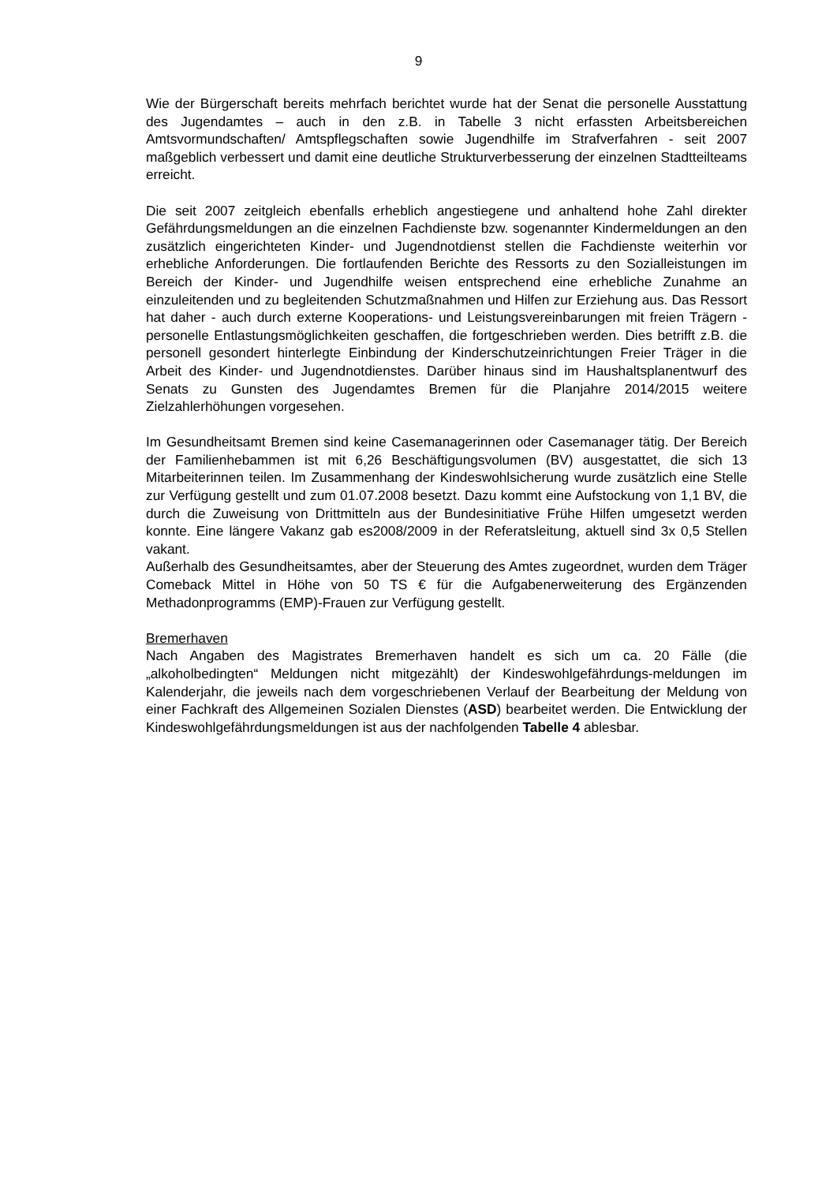9
Wie der Bürgerschaft bereits mehrfach berichtet wurde hat der Senat die personelle Ausstattung des Jugendamtes – auch in den z.B. in Tabelle 3 nicht erfassten Arbeitsbereichen Amtsvormundschaften/ Amtspflegschaften sowie Jugendhilfe im Strafverfahren - seit 2007 maßgeblich verbessert und damit eine deutliche Strukturverbesserung der einzelnen Stadtteilteams erreicht.
Die seit 2007 zeitgleich ebenfalls erheblich angestiegene und anhaltend hohe Zahl direkter Gefährdungsmeldungen an die einzelnen Fachdienste bzw. sogenannter Kindermeldungen an den zusätzlich eingerichteten Kinder- und Jugendnotdienst stellen die Fachdienste weiterhin vor erhebliche Anforderungen. Die fortlaufenden Berichte des Ressorts zu den Sozialleistungen im Bereich der Kinder- und Jugendhilfe weisen entsprechend eine erhebliche Zunahme an einzuleitenden und zu begleitenden Schutzmaßnahmen und Hilfen zur Erziehung aus. Das Ressort hat daher - auch durch externe Kooperations- und Leistungsvereinbarungen mit freien Trägern - personelle Entlastungsmöglichkeiten geschaffen, die fortgeschrieben werden. Dies betrifft z.B. die personell gesondert hinterlegte Einbindung der Kinderschutzeinrichtungen Freier Träger in die Arbeit des Kinder- und Jugendnotdienstes. Darüber hinaus sind im Haushaltsplanentwurf des Senats zu Gunsten des Jugendamtes Bremen für die Planjahre 2014/2015 weitere Zielzahlerhöhungen vorgesehen.
Im Gesundheitsamt Bremen sind keine Casemanagerinnen oder Casemanager tätig. Der Bereich der Familienhebammen ist mit 6,26 Beschäftigungsvolumen (BV) ausgestattet, die sich 13 Mitarbeiterinnen teilen. Im Zusammenhang der Kindeswohlsicherung wurde zusätzlich eine Stelle zur Verfügung gestellt und zum 01.07.2008 besetzt. Dazu kommt eine Aufstockung von 1,1 BV, die durch die Zuweisung von Drittmitteln aus der Bundesinitiative Frühe Hilfen umgesetzt werden konnte. Eine längere Vakanz gab es2008/2009 in der Referatsleitung, aktuell sind 3x 0,5 Stellen vakant.
Außerhalb des Gesundheitsamtes, aber der Steuerung des Amtes zugeordnet, wurden dem Träger Comeback Mittel in Höhe von 50 TS € für die Aufgabenerweiterung des Ergänzenden Methadonprogramms (EMP)-Frauen zur Verfügung gestellt.
Bremerhaven
Nach Angaben des Magistrates Bremerhaven handelt es sich um ca. 20 Fälle (die „alkoholbedingten“ Meldungen nicht mitgezählt) der Kindeswohlgefährdungs-meldungen im Kalenderjahr, die jeweils nach dem vorgeschriebenen Verlauf der Bearbeitung der Meldung von einer Fachkraft des Allgemeinen Sozialen Dienstes (ASD) bearbeitet werden. Die Entwicklung der Kindeswohlgefährdungsmeldungen ist aus der nachfolgenden Tabelle 4 ablesbar.